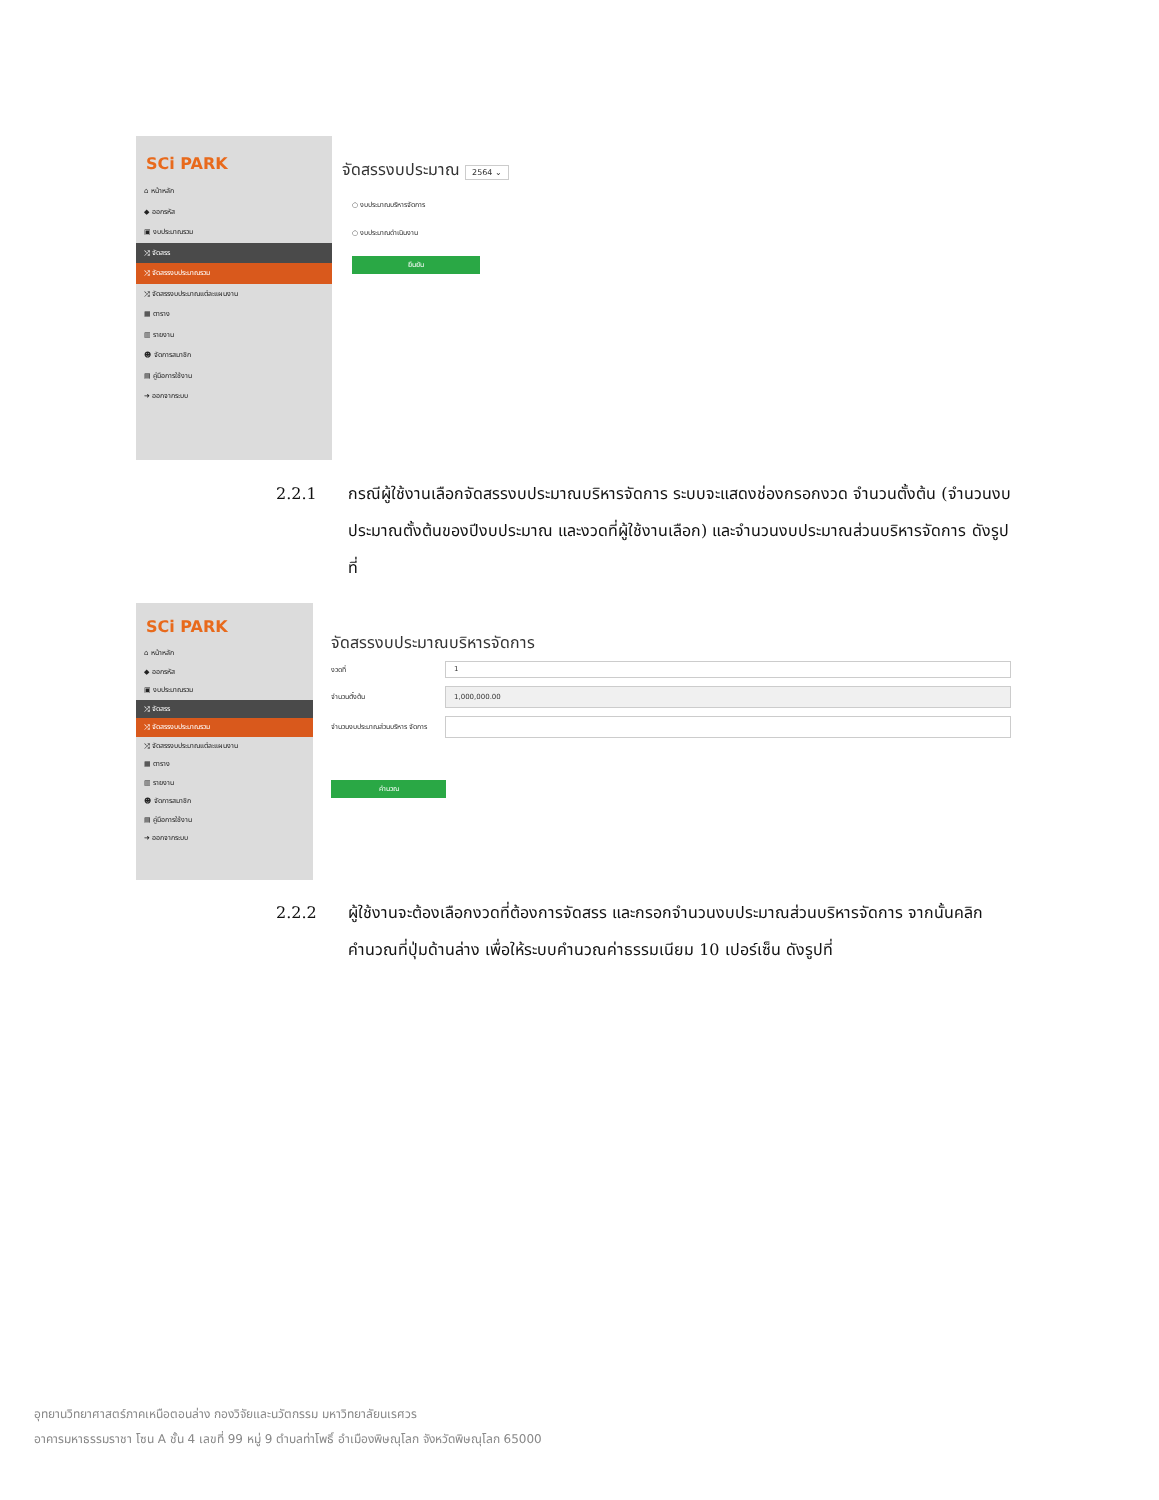SCi PARK
⌂ หน้าหลัก
◆ ออกรหัส
▣ งบประมาณรวม
⤮ จัดสรร
⤮ จัดสรรงบประมาณรวม
⤮ จัดสรรงบประมาณแต่ละแผนงาน
▦ ตาราง
▥ รายงาน
☻ จัดการสมาชิก
▤ คู่มือการใช้งาน
➜ ออกจากระบบ
จัดสรรงบประมาณ 2564 ⌄
○ งบประมาณบริหารจัดการ
○ งบประมาณดำเนินงาน
ยืนยัน
2.2.1
กรณีผู้ใช้งานเลือกจัดสรรงบประมาณบริหารจัดการ ระบบจะแสดงช่องกรอกงวด จำนวนตั้งต้น (จำนวนงบประมาณตั้งต้นของปีงบประมาณ และงวดที่ผู้ใช้งานเลือก) และจำนวนงบประมาณส่วนบริหารจัดการ ดังรูปที่
SCi PARK
⌂ หน้าหลัก
◆ ออกรหัส
▣ งบประมาณรวม
⤮ จัดสรร
⤮ จัดสรรงบประมาณรวม
⤮ จัดสรรงบประมาณแต่ละแผนงาน
▦ ตาราง
▥ รายงาน
☻ จัดการสมาชิก
▤ คู่มือการใช้งาน
➜ ออกจากระบบ
จัดสรรงบประมาณบริหารจัดการ
งวดที่
1
จำนวนตั้งต้น
1,000,000.00
จำนวนงบประมาณส่วนบริหาร จัดการ
คำนวณ
2.2.2
ผู้ใช้งานจะต้องเลือกงวดที่ต้องการจัดสรร และกรอกจำนวนงบประมาณส่วนบริหารจัดการ จากนั้นคลิกคำนวณที่ปุ่มด้านล่าง เพื่อให้ระบบคำนวณค่าธรรมเนียม 10 เปอร์เซ็น ดังรูปที่
อุทยานวิทยาศาสตร์ภาคเหนือตอนล่าง กองวิจัยและนวัตกรรม มหาวิทยาลัยนเรศวร
อาคารมหาธรรมราชา โซน A ชั้น 4 เลขที่ 99 หมู่ 9 ตำบลท่าโพธิ์ อำเมืองพิษณุโลก จังหวัดพิษณุโลก 65000